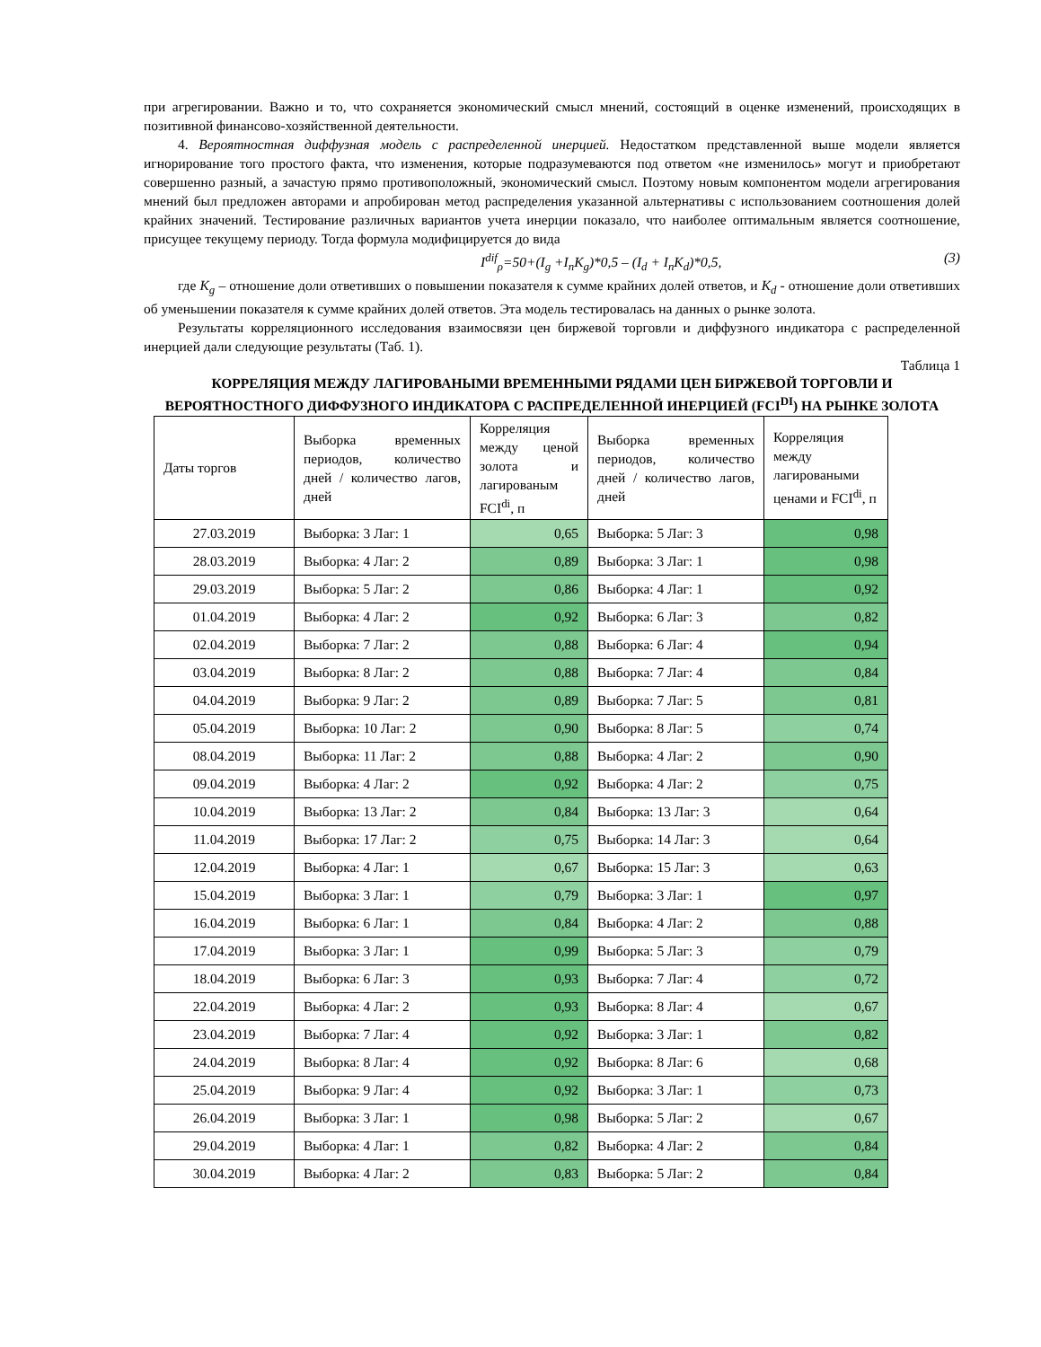при агрегировании. Важно и то, что сохраняется экономический смысл мнений, состоящий в оценке изменений, происходящих в позитивной финансово-хозяйственной деятельности.
4. Вероятностная диффузная модель с распределенной инерцией. Недостатком представленной выше модели является игнорирование того простого факта, что изменения, которые подразумеваются под ответом «не изменилось» могут и приобретают совершенно разный, а зачастую прямо противоположный, экономический смысл. Поэтому новым компонентом модели агрегирования мнений был предложен авторами и апробирован метод распределения указанной альтернативы с использованием соотношения долей крайних значений. Тестирование различных вариантов учета инерции показало, что наиболее оптимальным является соотношение, присущее текущему периоду. Тогда формула модифицируется до вида
I<sup>dif</sup><sub>ρ</sub>=50+(I<sub>g</sub> +I<sub>n</sub>K<sub>g</sub>)*0,5 – (I<sub>d</sub> + I<sub>n</sub>K<sub>d</sub>)*0,5, (3)
где K<sub>g</sub> – отношение доли ответивших о повышении показателя к сумме крайних долей ответов, и K<sub>d</sub> - отношение доли ответивших об уменьшении показателя к сумме крайних долей ответов. Эта модель тестировалась на данных о рынке золота.
Результаты корреляционного исследования взаимосвязи цен биржевой торговли и диффузного индикатора с распределенной инерцией дали следующие результаты (Таб. 1).
Таблица 1
КОРРЕЛЯЦИЯ МЕЖДУ ЛАГИРОВАНЫМИ ВРЕМЕННЫМИ РЯДАМИ ЦЕН БИРЖЕВОЙ ТОРГОВЛИ И ВЕРОЯТНОСТНОГО ДИФФУЗНОГО ИНДИКАТОРА С РАСПРЕДЕЛЕННОЙ ИНЕРЦИЕЙ (FCI<sup>DI</sup>) НА РЫНКЕ ЗОЛОТА
| Даты торгов | Выборка временных периодов, количество дней / количество лагов, дней | Корреляция между ценой золота и лагированым FCI<sup>di</sup>, п | Выборка временных периодов, количество дней / количество лагов, дней | Корреляция между лагироваными ценами и FCI<sup>di</sup>, п |
| 27.03.2019 | Выборка: 3 Лаг: 1 | 0,65 | Выборка: 5 Лаг: 3 | 0,98 |
| 28.03.2019 | Выборка: 4 Лаг: 2 | 0,89 | Выборка: 3 Лаг: 1 | 0,98 |
| 29.03.2019 | Выборка: 5 Лаг: 2 | 0,86 | Выборка: 4 Лаг: 1 | 0,92 |
| 01.04.2019 | Выборка: 4 Лаг: 2 | 0,92 | Выборка: 6 Лаг: 3 | 0,82 |
| 02.04.2019 | Выборка: 7 Лаг: 2 | 0,88 | Выборка: 6 Лаг: 4 | 0,94 |
| 03.04.2019 | Выборка: 8 Лаг: 2 | 0,88 | Выборка: 7 Лаг: 4 | 0,84 |
| 04.04.2019 | Выборка: 9 Лаг: 2 | 0,89 | Выборка: 7 Лаг: 5 | 0,81 |
| 05.04.2019 | Выборка: 10 Лаг: 2 | 0,90 | Выборка: 8 Лаг: 5 | 0,74 |
| 08.04.2019 | Выборка: 11 Лаг: 2 | 0,88 | Выборка: 4 Лаг: 2 | 0,90 |
| 09.04.2019 | Выборка: 4 Лаг: 2 | 0,92 | Выборка: 4 Лаг: 2 | 0,75 |
| 10.04.2019 | Выборка: 13 Лаг: 2 | 0,84 | Выборка: 13 Лаг: 3 | 0,64 |
| 11.04.2019 | Выборка: 17 Лаг: 2 | 0,75 | Выборка: 14 Лаг: 3 | 0,64 |
| 12.04.2019 | Выборка: 4 Лаг: 1 | 0,67 | Выборка: 15 Лаг: 3 | 0,63 |
| 15.04.2019 | Выборка: 3 Лаг: 1 | 0,79 | Выборка: 3 Лаг: 1 | 0,97 |
| 16.04.2019 | Выборка: 6 Лаг: 1 | 0,84 | Выборка: 4 Лаг: 2 | 0,88 |
| 17.04.2019 | Выборка: 3 Лаг: 1 | 0,99 | Выборка: 5 Лаг: 3 | 0,79 |
| 18.04.2019 | Выборка: 6 Лаг: 3 | 0,93 | Выборка: 7 Лаг: 4 | 0,72 |
| 22.04.2019 | Выборка: 4 Лаг: 2 | 0,93 | Выборка: 8 Лаг: 4 | 0,67 |
| 23.04.2019 | Выборка: 7 Лаг: 4 | 0,92 | Выборка: 3 Лаг: 1 | 0,82 |
| 24.04.2019 | Выборка: 8 Лаг: 4 | 0,92 | Выборка: 8 Лаг: 6 | 0,68 |
| 25.04.2019 | Выборка: 9 Лаг: 4 | 0,92 | Выборка: 3 Лаг: 1 | 0,73 |
| 26.04.2019 | Выборка: 3 Лаг: 1 | 0,98 | Выборка: 5 Лаг: 2 | 0,67 |
| 29.04.2019 | Выборка: 4 Лаг: 1 | 0,82 | Выборка: 4 Лаг: 2 | 0,84 |
| 30.04.2019 | Выборка: 4 Лаг: 2 | 0,83 | Выборка: 5 Лаг: 2 | 0,84 |